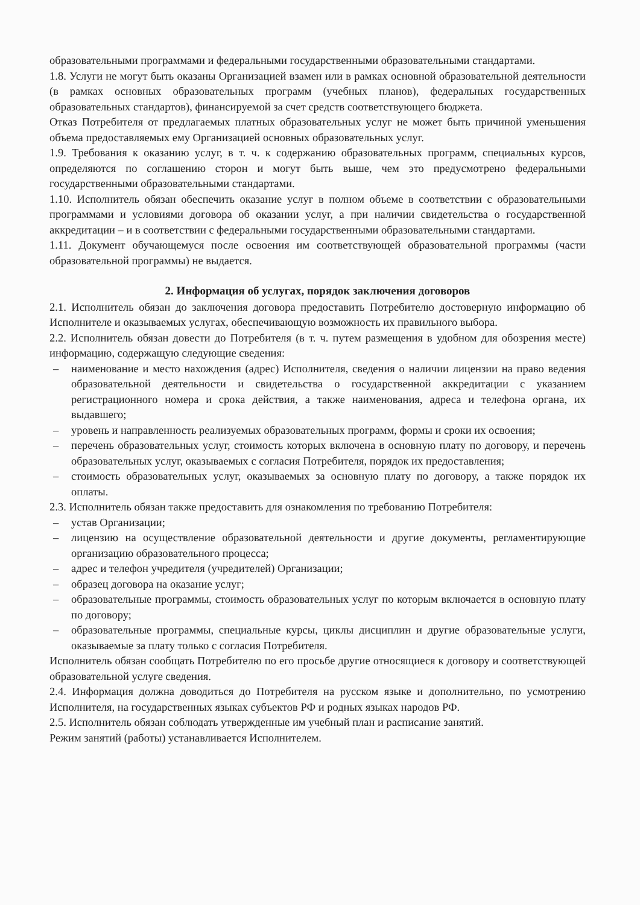образовательными программами и федеральными государственными образовательными стандартами.
1.8. Услуги не могут быть оказаны Организацией взамен или в рамках основной образовательной деятельности (в рамках основных образовательных программ (учебных планов), федеральных государственных образовательных стандартов), финансируемой за счет средств соответствующего бюджета.
Отказ Потребителя от предлагаемых платных образовательных услуг не может быть причиной уменьшения объема предоставляемых ему Организацией основных образовательных услуг.
1.9. Требования к оказанию услуг, в т. ч. к содержанию образовательных программ, специальных курсов, определяются по соглашению сторон и могут быть выше, чем это предусмотрено федеральными государственными образовательными стандартами.
1.10. Исполнитель обязан обеспечить оказание услуг в полном объеме в соответствии с образовательными программами и условиями договора об оказании услуг, а при наличии свидетельства о государственной аккредитации – и в соответствии с федеральными государственными образовательными стандартами.
1.11. Документ обучающемуся после освоения им соответствующей образовательной программы (части образовательной программы) не выдается.
2. Информация об услугах, порядок заключения договоров
2.1. Исполнитель обязан до заключения договора предоставить Потребителю достоверную информацию об Исполнителе и оказываемых услугах, обеспечивающую возможность их правильного выбора.
2.2. Исполнитель обязан довести до Потребителя (в т. ч. путем размещения в удобном для обозрения месте) информацию, содержащую следующие сведения:
– наименование и место нахождения (адрес) Исполнителя, сведения о наличии лицензии на право ведения образовательной деятельности и свидетельства о государственной аккредитации с указанием регистрационного номера и срока действия, а также наименования, адреса и телефона органа, их выдавшего;
– уровень и направленность реализуемых образовательных программ, формы и сроки их освоения;
– перечень образовательных услуг, стоимость которых включена в основную плату по договору, и перечень образовательных услуг, оказываемых с согласия Потребителя, порядок их предоставления;
– стоимость образовательных услуг, оказываемых за основную плату по договору, а также порядок их оплаты.
2.3. Исполнитель обязан также предоставить для ознакомления по требованию Потребителя:
– устав Организации;
– лицензию на осуществление образовательной деятельности и другие документы, регламентирующие организацию образовательного процесса;
– адрес и телефон учредителя (учредителей) Организации;
– образец договора на оказание услуг;
– образовательные программы, стоимость образовательных услуг по которым включается в основную плату по договору;
– образовательные программы, специальные курсы, циклы дисциплин и другие образовательные услуги, оказываемые за плату только с согласия Потребителя.
Исполнитель обязан сообщать Потребителю по его просьбе другие относящиеся к договору и соответствующей образовательной услуге сведения.
2.4. Информация должна доводиться до Потребителя на русском языке и дополнительно, по усмотрению Исполнителя, на государственных языках субъектов РФ и родных языках народов РФ.
2.5. Исполнитель обязан соблюдать утвержденные им учебный план и расписание занятий.
Режим занятий (работы) устанавливается Исполнителем.